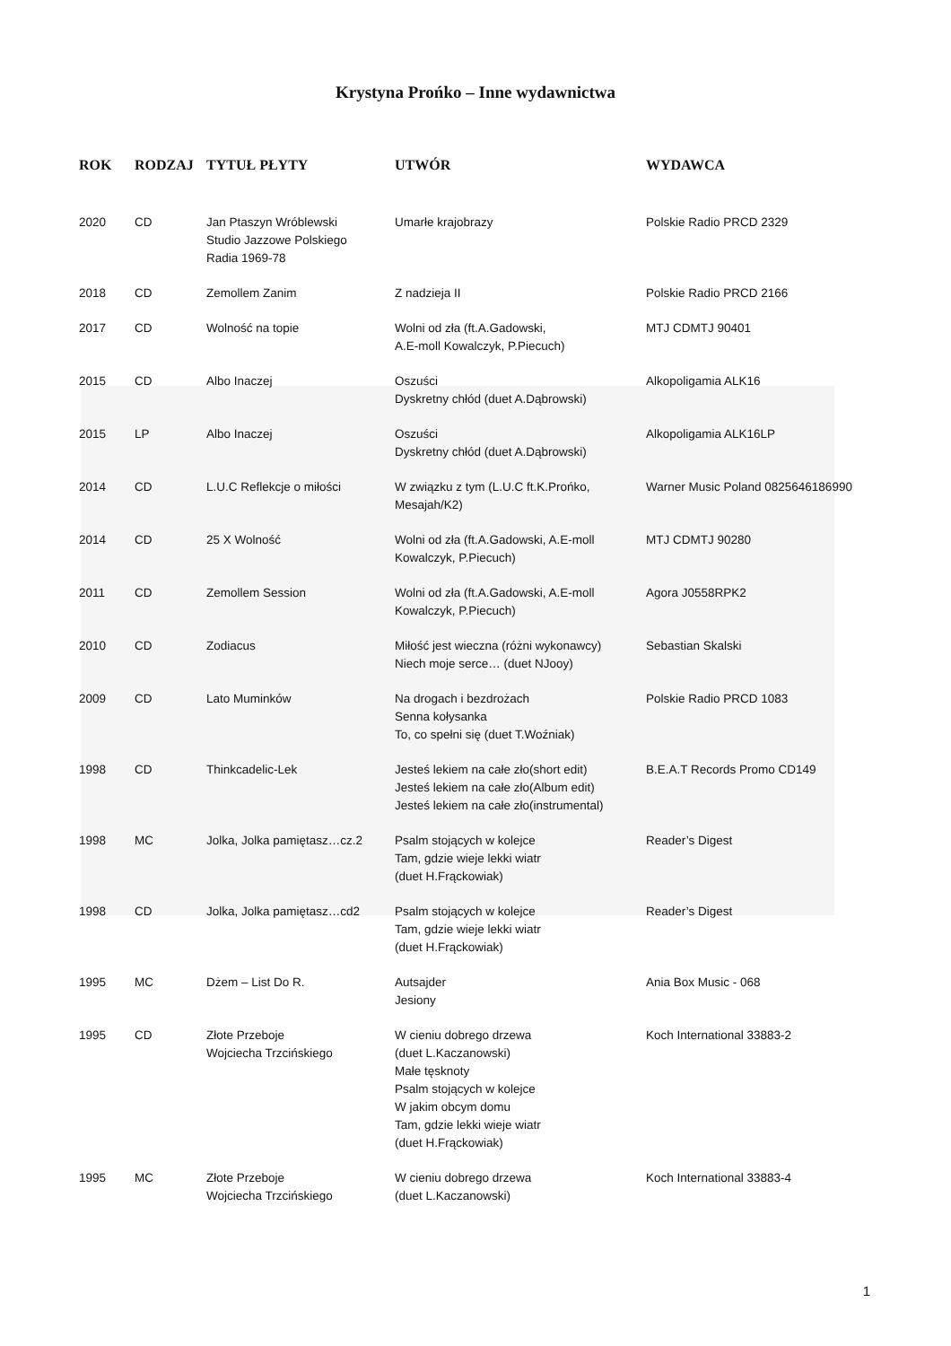Krystyna Prońko – Inne wydawnictwa
| ROK | RODZAJ | TYTUŁ PŁYTY | UTWÓR | WYDAWCA |
| --- | --- | --- | --- | --- |
| 2020 | CD | Jan Ptaszyn Wróblewski Studio Jazzowe Polskiego Radia 1969-78 | Umarłe krajobrazy | Polskie Radio PRCD 2329 |
| 2018 | CD | Zemollem Zanim | Z nadzieja II | Polskie Radio PRCD 2166 |
| 2017 | CD | Wolność na topie | Wolni od zła (ft.A.Gadowski, A.E-moll Kowalczyk, P.Piecuch) | MTJ CDMTJ 90401 |
| 2015 | CD | Albo Inaczej | Oszuści Dyskretny chłód (duet A.Dąbrowski) | Alkopoligamia ALK16 |
| 2015 | LP | Albo Inaczej | Oszuści Dyskretny chłód (duet A.Dąbrowski) | Alkopoligamia ALK16LP |
| 2014 | CD | L.U.C Reflekcje o miłości | W związku z tym (L.U.C ft.K.Prońko, Mesajah/K2) | Warner Music Poland 0825646186990 |
| 2014 | CD | 25 X Wolność | Wolni od zła (ft.A.Gadowski, A.E-moll Kowalczyk, P.Piecuch) | MTJ CDMTJ 90280 |
| 2011 | CD | Zemollem Session | Wolni od zła (ft.A.Gadowski, A.E-moll Kowalczyk, P.Piecuch) | Agora J0558RPK2 |
| 2010 | CD | Zodiacus | Miłość jest wieczna (różni wykonawcy) Niech moje serce… (duet NJooy) | Sebastian Skalski |
| 2009 | CD | Lato Muminków | Na drogach i bezdrożach Senna kołysanka To, co spełni się (duet T.Woźniak) | Polskie Radio PRCD 1083 |
| 1998 | CD | Thinkcadelic-Lek | Jesteś lekiem na całe zło(short edit) Jesteś lekiem na całe zło(Album edit) Jesteś lekiem na całe zło(instrumental) | B.E.A.T Records Promo CD149 |
| 1998 | MC | Jolka, Jolka pamiętasz…cz.2 | Psalm stojących w kolejce Tam, gdzie wieje lekki wiatr (duet H.Frąckowiak) | Reader’s Digest |
| 1998 | CD | Jolka, Jolka pamiętasz…cd2 | Psalm stojących w kolejce Tam, gdzie wieje lekki wiatr (duet H.Frąckowiak) | Reader’s Digest |
| 1995 | MC | Dżem – List Do R. | Autsajder Jesiony | Ania Box Music - 068 |
| 1995 | CD | Złote Przeboje Wojciecha Trzcińskiego | W cieniu dobrego drzewa (duet L.Kaczanowski) Małe tęsknoty Psalm stojących w kolejce W jakim obcym domu Tam, gdzie lekki wieje wiatr (duet H.Frąckowiak) | Koch International 33883-2 |
| 1995 | MC | Złote Przeboje Wojciecha Trzcińskiego | W cieniu dobrego drzewa (duet L.Kaczanowski) | Koch International 33883-4 |
1